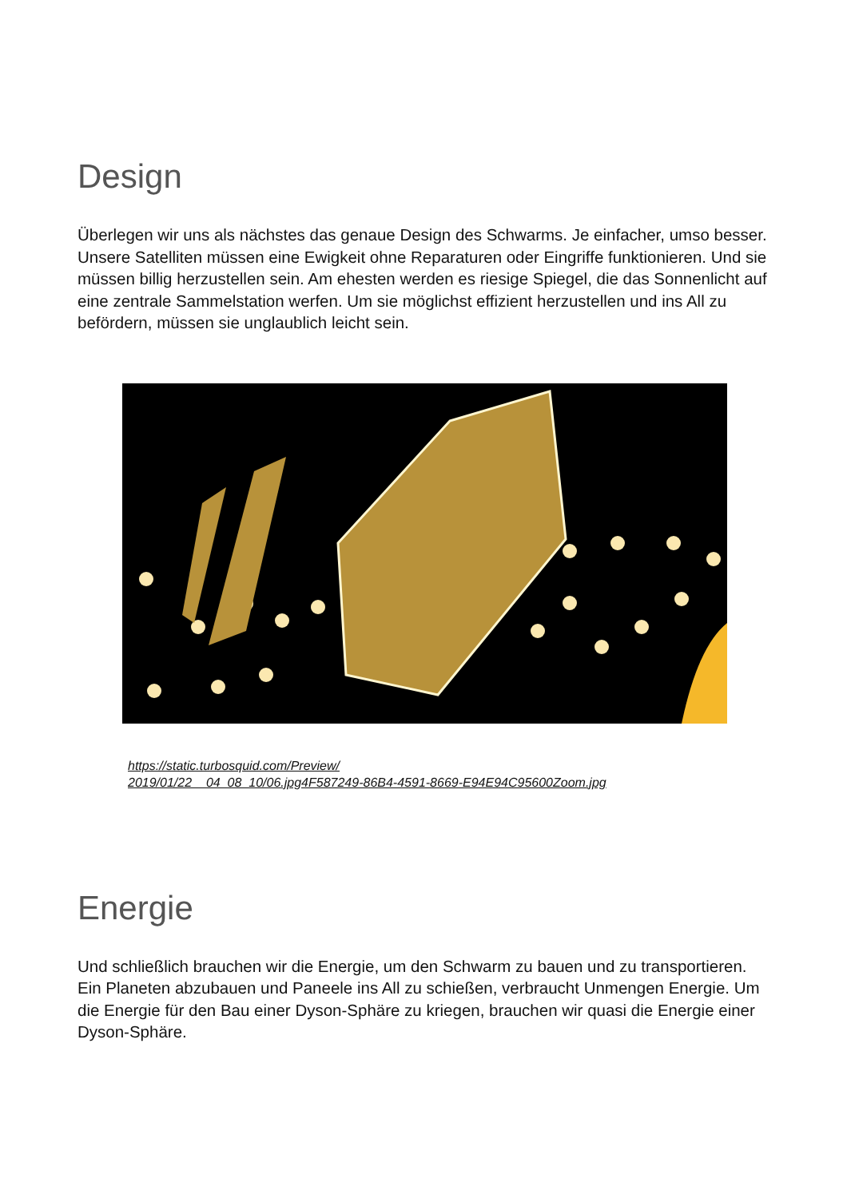Design
Überlegen wir uns als nächstes das genaue Design des Schwarms. Je einfacher, umso besser. Unsere Satelliten müssen eine Ewigkeit ohne Reparaturen oder Eingriffe funktionieren. Und sie müssen billig herzustellen sein. Am ehesten werden es riesige Spiegel, die das Sonnenlicht auf eine zentrale Sammelstation werfen. Um sie möglichst effizient herzustellen und ins All zu befördern, müssen sie unglaublich leicht sein.
https://static.turbosquid.com/Preview/
2019/01/22__04_08_10/06.jpg4F587249-86B4-4591-8669-E94E94C95600Zoom.jpg
Energie
Und schließlich brauchen wir die Energie, um den Schwarm zu bauen und zu transportieren. Ein Planeten abzubauen und Paneele ins All zu schießen, verbraucht Unmengen Energie. Um die Energie für den Bau einer Dyson-Sphäre zu kriegen, brauchen wir quasi die Energie einer Dyson-Sphäre.